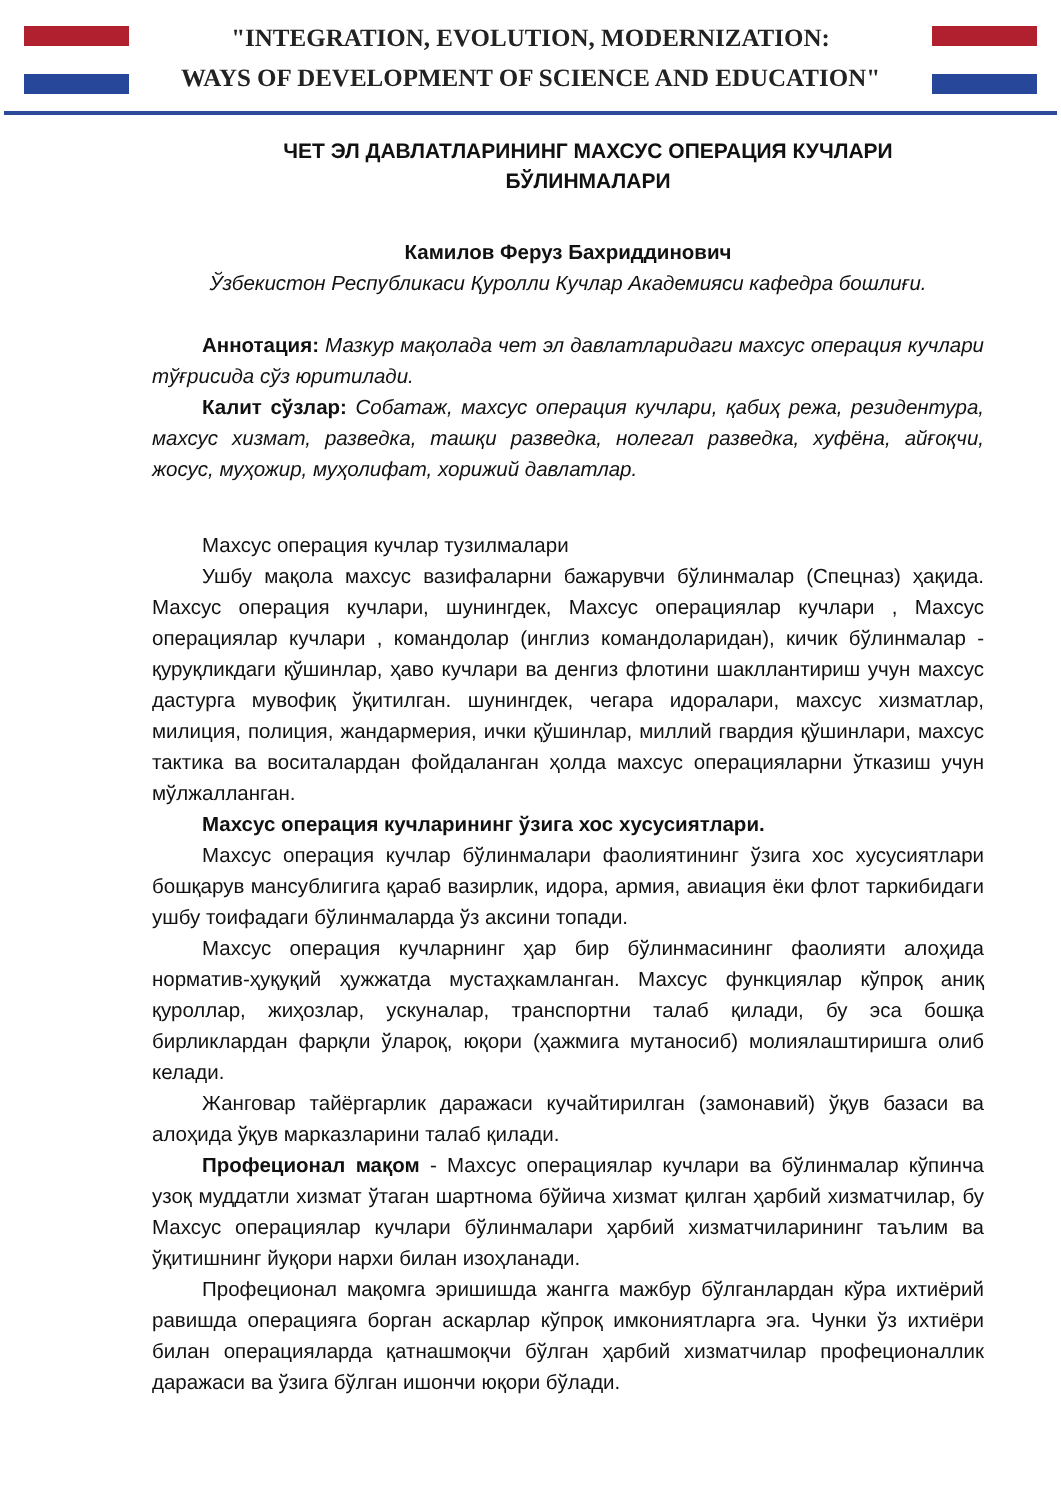"INTEGRATION, EVOLUTION, MODERNIZATION:
WAYS OF DEVELOPMENT OF SCIENCE AND EDUCATION"
ЧЕТ ЭЛ ДАВЛАТЛАРИНИНГ МАХСУС ОПЕРАЦИЯ КУЧЛАРИ
БЎЛИНМАЛАРИ
Камилов Феруз Бахриддинович
Ўзбекистон Республикаси Қуролли Кучлар Академияси кафедра бошлиғи.
Аннотация: Мазкур мақолада чет эл давлатларидаги махсус операция кучлари тўғрисида сўз юритилади.
Калит сўзлар: Собатаж, махсус операция кучлари, қабиҳ режа, резидентура, махсус хизмат, разведка, ташқи разведка, нолегал разведка, хуфёна, айғоқчи, жосус, муҳожир, муҳолифат, хорижий давлатлар.
Махсус операция кучлар тузилмалари
Ушбу мақола махсус вазифаларни бажарувчи бўлинмалар (Спецназ) ҳақида. Махсус операция кучлари, шунингдек, Махсус операциялар кучлари , Махсус операциялар кучлари , командолар (инглиз командоларидан), кичик бўлинмалар - қуруқликдаги қўшинлар, ҳаво кучлари ва денгиз флотини шакллантириш учун махсус дастурга мувофиқ ўқитилган. шунингдек, чегара идоралари, махсус хизматлар, милиция, полиция, жандармерия, ички қўшинлар, миллий гвардия қўшинлари, махсус тактика ва воситалардан фойдаланган ҳолда махсус операцияларни ўтказиш учун мўлжалланган.
Махсус операция кучларининг ўзига хос хусусиятлари.
Махсус операция кучлар бўлинмалари фаолиятининг ўзига хос хусусиятлари бошқарув мансублигига қараб вазирлик, идора, армия, авиация ёки флот таркибидаги ушбу тоифадаги бўлинмаларда ўз аксини топади.
Махсус операция кучларнинг ҳар бир бўлинмасининг фаолияти алоҳида норматив-ҳуқуқий ҳужжатда мустаҳкамланган. Махсус функциялар кўпроқ аниқ қуроллар, жиҳозлар, ускуналар, транспортни талаб қилади, бу эса бошқа бирликлардан фарқли ўлароқ, юқори (ҳажмига мутаносиб) молиялаштиришга олиб келади.
Жанговар тайёргарлик даражаси кучайтирилган (замонавий) ўқув базаси ва алоҳида ўқув марказларини талаб қилади.
Профеционал мақом - Махсус операциялар кучлари ва бўлинмалар кўпинча узоқ муддатли хизмат ўтаган шартнома бўйича хизмат қилган ҳарбий хизматчилар, бу Махсус операциялар кучлари бўлинмалари ҳарбий хизматчиларининг таълим ва ўқитишнинг йуқори нархи билан изоҳланади.
Профеционал мақомга эришишда жангга мажбур бўлганлардан кўра ихтиёрий равишда операцияга борган аскарлар кўпроқ имкониятларга эга. Чунки ўз ихтиёри билан операцияларда қатнашмоқчи бўлган ҳарбий хизматчилар профеционаллик даражаси ва ўзига бўлган ишончи юқори бўлади.